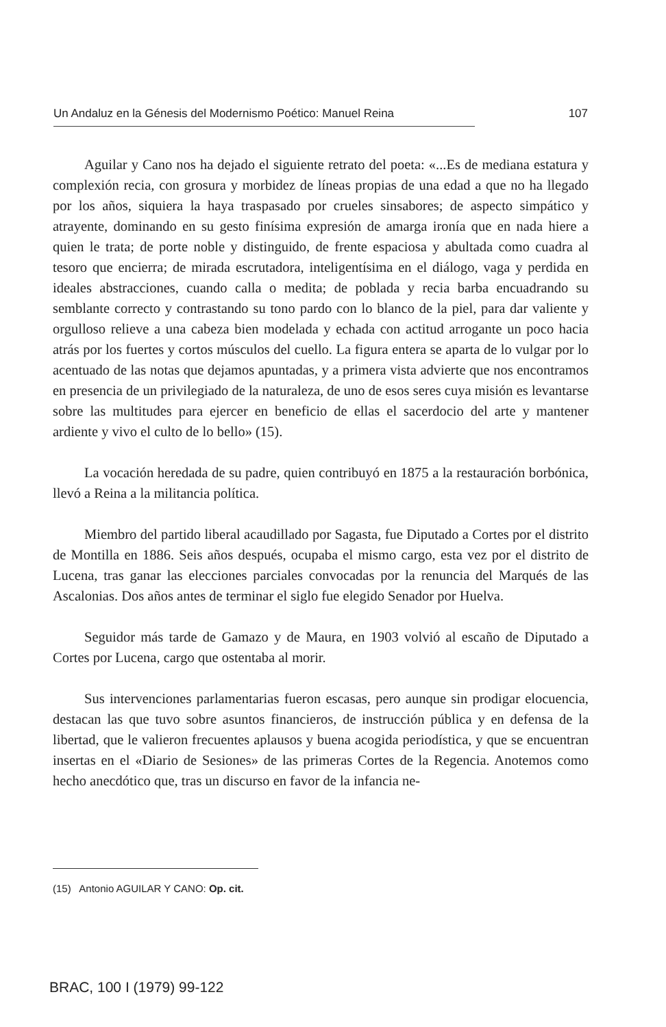Un Andaluz en la Génesis del Modernismo Poético: Manuel Reina 107
Aguilar y Cano nos ha dejado el siguiente retrato del poeta: «...Es de mediana estatura y complexión recia, con grosura y morbidez de líneas propias de una edad a que no ha llegado por los años, siquiera la haya traspasado por crueles sinsabores; de aspecto simpático y atrayente, dominando en su gesto finísima expresión de amarga ironía que en nada hiere a quien le trata; de porte noble y distinguido, de frente espaciosa y abultada como cuadra al tesoro que encierra; de mirada escrutadora, inteligentísima en el diálogo, vaga y perdida en ideales abstracciones, cuando calla o medita; de poblada y recia barba encuadrando su semblante correcto y contrastando su tono pardo con lo blanco de la piel, para dar valiente y orgulloso relieve a una cabeza bien modelada y echada con actitud arrogante un poco hacia atrás por los fuertes y cortos músculos del cuello. La figura entera se aparta de lo vulgar por lo acentuado de las notas que dejamos apuntadas, y a primera vista advierte que nos encontramos en presencia de un privilegiado de la naturaleza, de uno de esos seres cuya misión es levantarse sobre las multitudes para ejercer en beneficio de ellas el sacerdocio del arte y mantener ardiente y vivo el culto de lo bello» (15).
La vocación heredada de su padre, quien contribuyó en 1875 a la restauración borbónica, llevó a Reina a la militancia política.
Miembro del partido liberal acaudillado por Sagasta, fue Diputado a Cortes por el distrito de Montilla en 1886. Seis años después, ocupaba el mismo cargo, esta vez por el distrito de Lucena, tras ganar las elecciones parciales convocadas por la renuncia del Marqués de las Ascalonias. Dos años antes de terminar el siglo fue elegido Senador por Huelva.
Seguidor más tarde de Gamazo y de Maura, en 1903 volvió al escaño de Diputado a Cortes por Lucena, cargo que ostentaba al morir.
Sus intervenciones parlamentarias fueron escasas, pero aunque sin prodigar elocuencia, destacan las que tuvo sobre asuntos financieros, de instrucción pública y en defensa de la libertad, que le valieron frecuentes aplausos y buena acogida periodística, y que se encuentran insertas en el «Diario de Sesiones» de las primeras Cortes de la Regencia. Anotemos como hecho anecdótico que, tras un discurso en favor de la infancia ne-
(15) Antonio AGUILAR Y CANO: Op. cit.
BRAC, 100 I (1979) 99-122